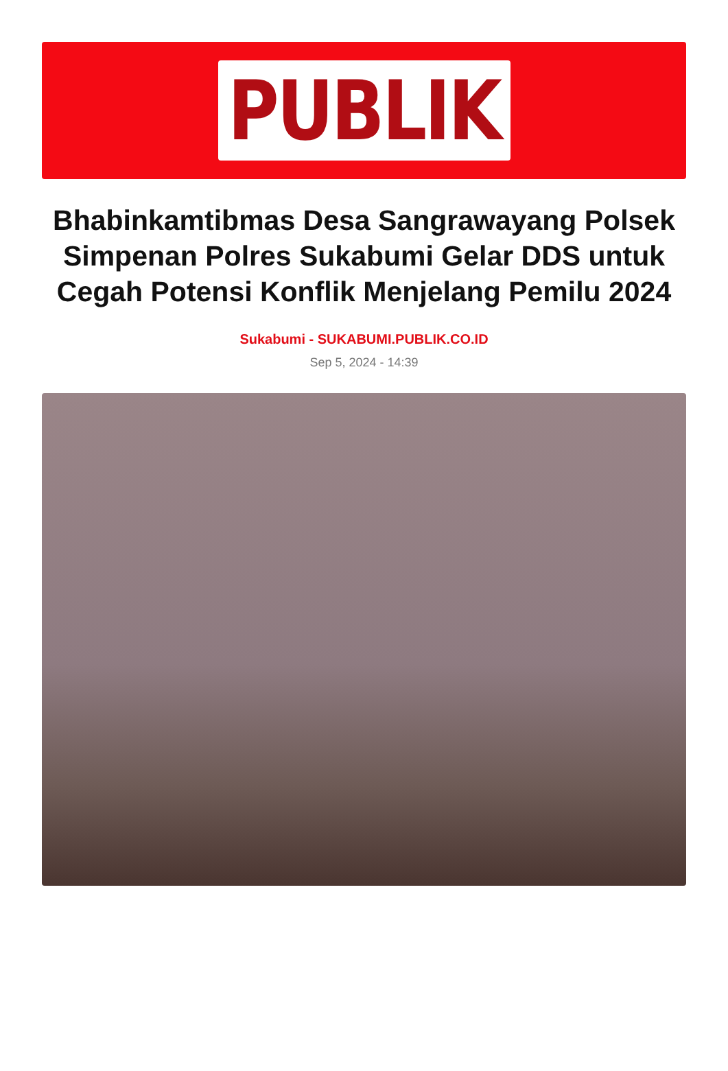PUBLIK
Bhabinkamtibmas Desa Sangrawayang Polsek Simpenan Polres Sukabumi Gelar DDS untuk Cegah Potensi Konflik Menjelang Pemilu 2024
Sukabumi - SUKABUMI.PUBLIK.CO.ID
Sep 5, 2024 - 14:39